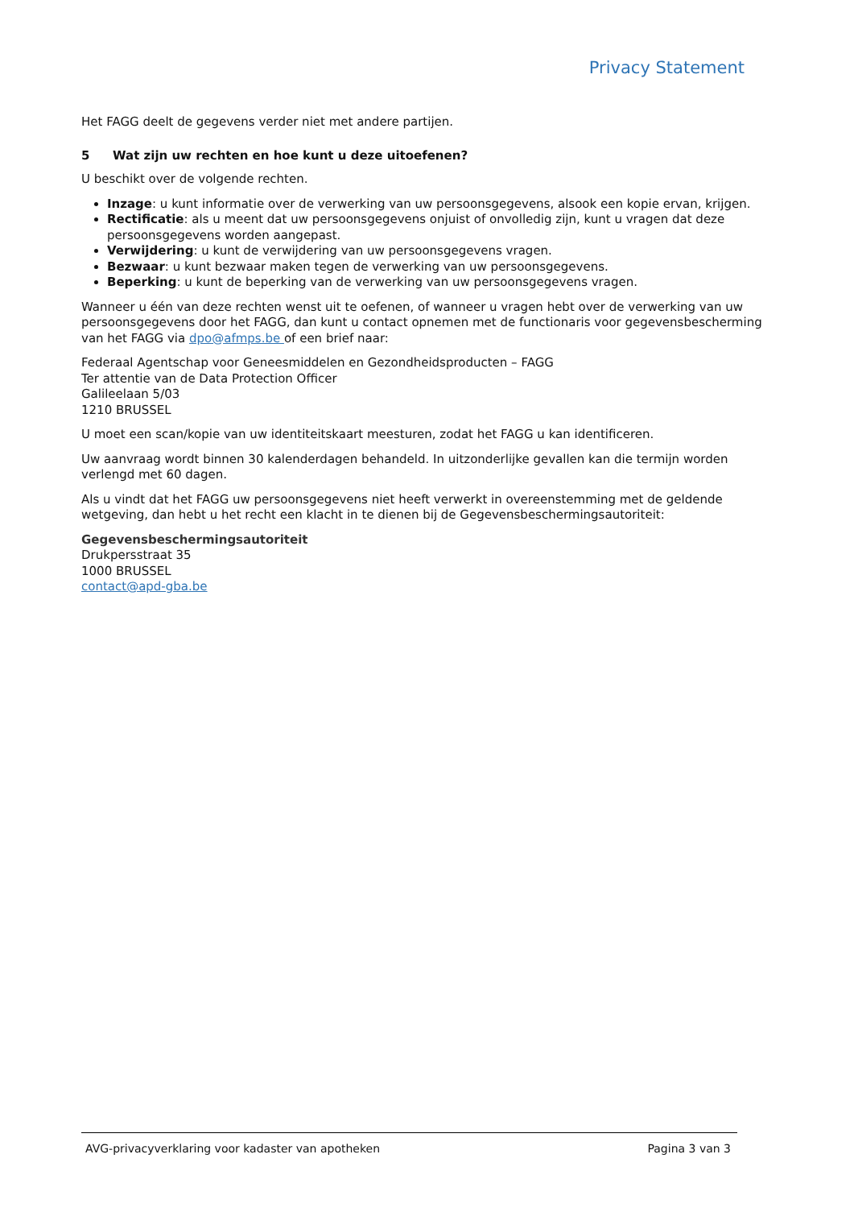Privacy Statement
Het FAGG deelt de gegevens verder niet met andere partijen.
5 Wat zijn uw rechten en hoe kunt u deze uitoefenen?
U beschikt over de volgende rechten.
Inzage: u kunt informatie over de verwerking van uw persoonsgegevens, alsook een kopie ervan, krijgen.
Rectificatie: als u meent dat uw persoonsgegevens onjuist of onvolledig zijn, kunt u vragen dat deze persoonsgegevens worden aangepast.
Verwijdering: u kunt de verwijdering van uw persoonsgegevens vragen.
Bezwaar: u kunt bezwaar maken tegen de verwerking van uw persoonsgegevens.
Beperking: u kunt de beperking van de verwerking van uw persoonsgegevens vragen.
Wanneer u één van deze rechten wenst uit te oefenen, of wanneer u vragen hebt over de verwerking van uw persoonsgegevens door het FAGG, dan kunt u contact opnemen met de functionaris voor gegevensbescherming van het FAGG via dpo@afmps.be of een brief naar:
Federaal Agentschap voor Geneesmiddelen en Gezondheidsproducten – FAGG
Ter attentie van de Data Protection Officer
Galileelaan 5/03
1210 BRUSSEL
U moet een scan/kopie van uw identiteitskaart meesturen, zodat het FAGG u kan identificeren.
Uw aanvraag wordt binnen 30 kalenderdagen behandeld. In uitzonderlijke gevallen kan die termijn worden verlengd met 60 dagen.
Als u vindt dat het FAGG uw persoonsgegevens niet heeft verwerkt in overeenstemming met de geldende wetgeving, dan hebt u het recht een klacht in te dienen bij de Gegevensbeschermingsautoriteit:
Gegevensbeschermingsautoriteit
Drukpersstraat 35
1000 BRUSSEL
contact@apd-gba.be
AVG-privacyverklaring voor kadaster van apotheken
Pagina 3 van 3